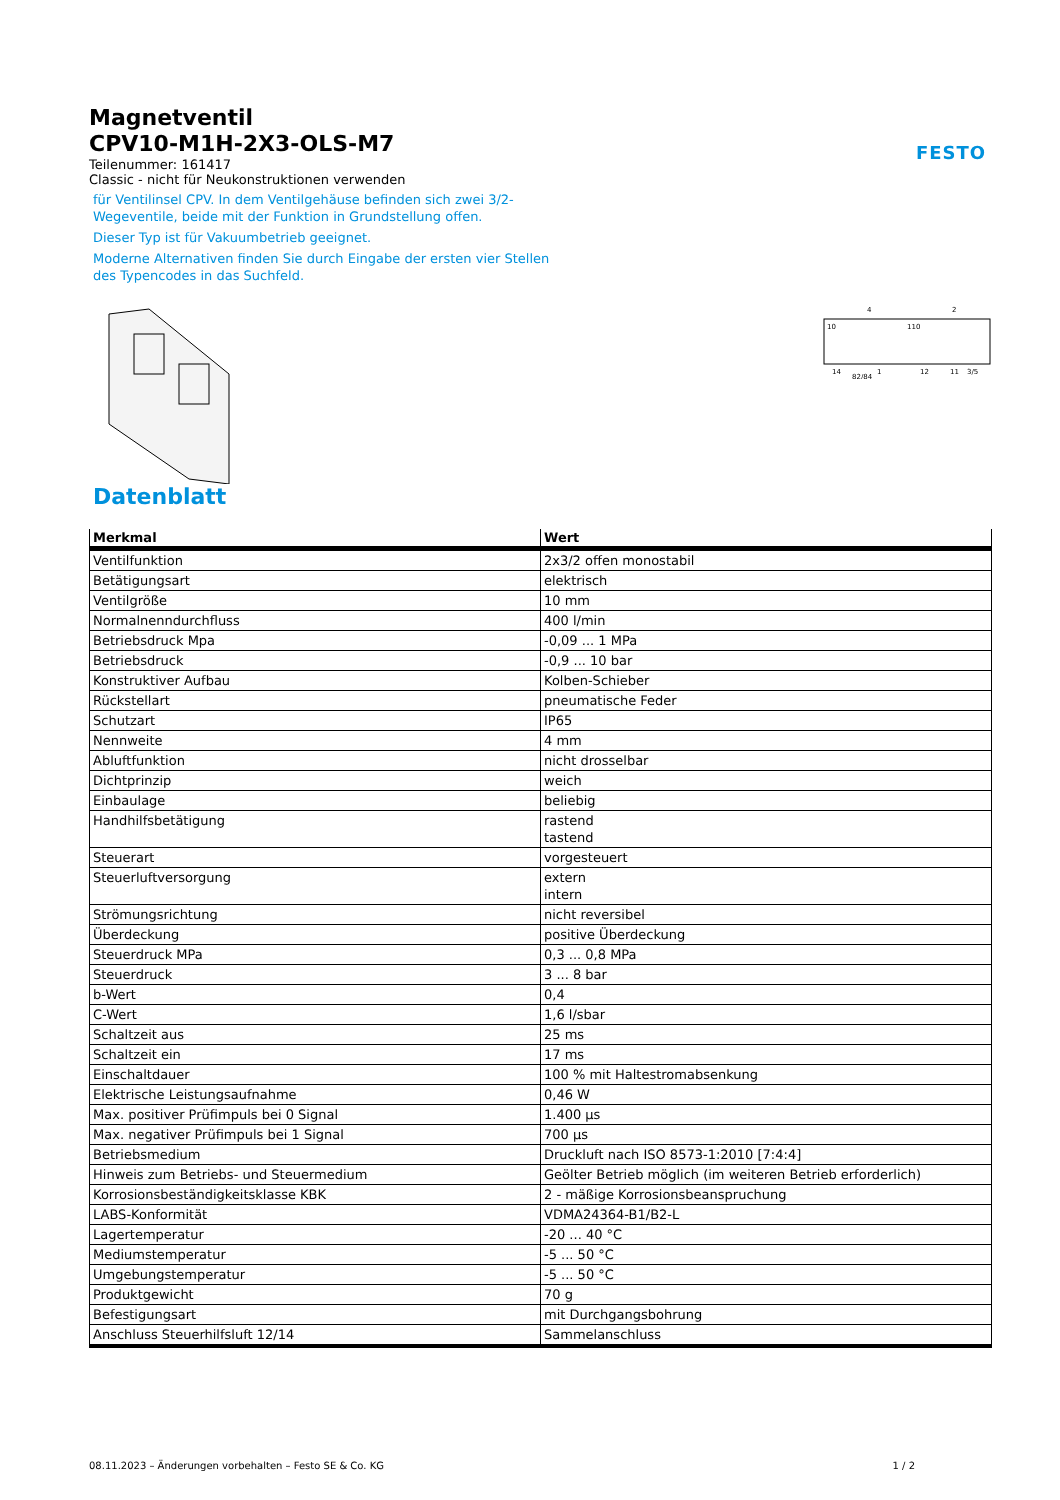FESTO
Magnetventil
CPV10-M1H-2X3-OLS-M7
Teilenummer: 161417
Classic - nicht für Neukonstruktionen verwenden
für Ventilinsel CPV. In dem Ventilgehäuse befinden sich zwei 3/2-
Wegeventile, beide mit der Funktion in Grundstellung offen.
Dieser Typ ist für Vakuumbetrieb geeignet.
Moderne Alternativen finden Sie durch Eingabe der ersten vier Stellen
des Typencodes in das Suchfeld.
4
2
10
110
14
82/84
1
12
11
3/5
Datenblatt
| Merkmal | Wert |
| --- | --- |
| Ventilfunktion | 2x3/2 offen monostabil |
| Betätigungsart | elektrisch |
| Ventilgröße | 10 mm |
| Normalnenndurchfluss | 400 l/min |
| Betriebsdruck Mpa | -0,09 ... 1 MPa |
| Betriebsdruck | -0,9 ... 10 bar |
| Konstruktiver Aufbau | Kolben-Schieber |
| Rückstellart | pneumatische Feder |
| Schutzart | IP65 |
| Nennweite | 4 mm |
| Abluftfunktion | nicht drosselbar |
| Dichtprinzip | weich |
| Einbaulage | beliebig |
| Handhilfsbetätigung | rastend tastend |
| Steuerart | vorgesteuert |
| Steuerluftversorgung | extern intern |
| Strömungsrichtung | nicht reversibel |
| Überdeckung | positive Überdeckung |
| Steuerdruck MPa | 0,3 ... 0,8 MPa |
| Steuerdruck | 3 ... 8 bar |
| b-Wert | 0,4 |
| C-Wert | 1,6 l/sbar |
| Schaltzeit aus | 25 ms |
| Schaltzeit ein | 17 ms |
| Einschaltdauer | 100 % mit Haltestromabsenkung |
| Elektrische Leistungsaufnahme | 0,46 W |
| Max. positiver Prüfimpuls bei 0 Signal | 1.400 µs |
| Max. negativer Prüfimpuls bei 1 Signal | 700 µs |
| Betriebsmedium | Druckluft nach ISO 8573-1:2010 [7:4:4] |
| Hinweis zum Betriebs- und Steuermedium | Geölter Betrieb möglich (im weiteren Betrieb erforderlich) |
| Korrosionsbeständigkeitsklasse KBK | 2 - mäßige Korrosionsbeanspruchung |
| LABS-Konformität | VDMA24364-B1/B2-L |
| Lagertemperatur | -20 ... 40 °C |
| Mediumstemperatur | -5 ... 50 °C |
| Umgebungstemperatur | -5 ... 50 °C |
| Produktgewicht | 70 g |
| Befestigungsart | mit Durchgangsbohrung |
| Anschluss Steuerhilfsluft 12/14 | Sammelanschluss |
08.11.2023 – Änderungen vorbehalten – Festo SE & Co. KG 1 / 2